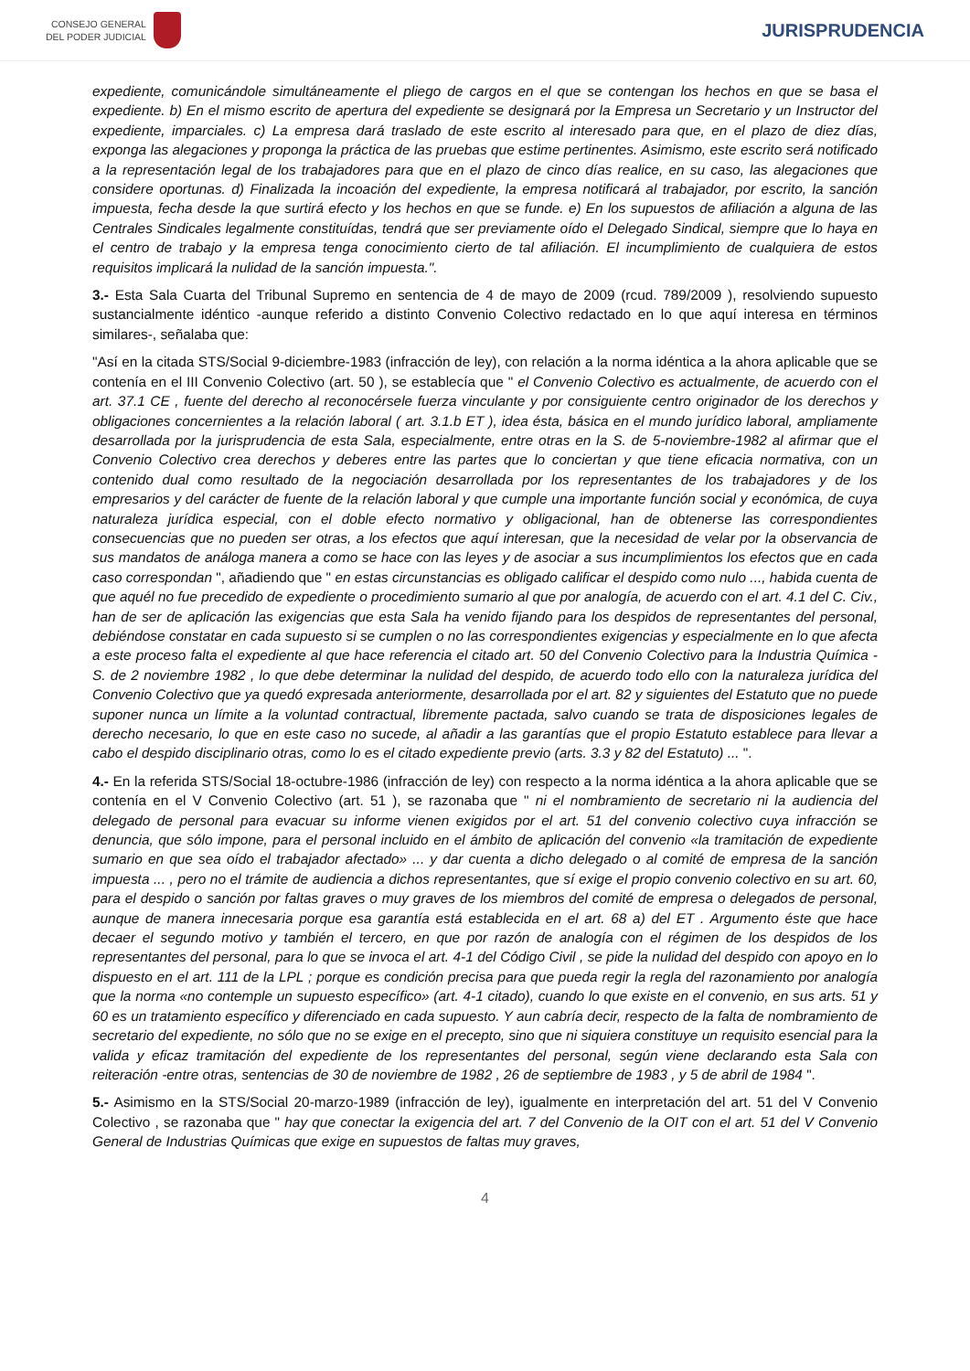CONSEJO GENERAL
DEL PODER JUDICIAL
JURISPRUDENCIA
expediente, comunicándole simultáneamente el pliego de cargos en el que se contengan los hechos en que se basa el expediente. b) En el mismo escrito de apertura del expediente se designará por la Empresa un Secretario y un Instructor del expediente, imparciales. c) La empresa dará traslado de este escrito al interesado para que, en el plazo de diez días, exponga las alegaciones y proponga la práctica de las pruebas que estime pertinentes. Asimismo, este escrito será notificado a la representación legal de los trabajadores para que en el plazo de cinco días realice, en su caso, las alegaciones que considere oportunas. d) Finalizada la incoación del expediente, la empresa notificará al trabajador, por escrito, la sanción impuesta, fecha desde la que surtirá efecto y los hechos en que se funde. e) En los supuestos de afiliación a alguna de las Centrales Sindicales legalmente constituídas, tendrá que ser previamente oído el Delegado Sindical, siempre que lo haya en el centro de trabajo y la empresa tenga conocimiento cierto de tal afiliación. El incumplimiento de cualquiera de estos requisitos implicará la nulidad de la sanción impuesta.".
3.- Esta Sala Cuarta del Tribunal Supremo en sentencia de 4 de mayo de 2009 (rcud. 789/2009 ), resolviendo supuesto sustancialmente idéntico -aunque referido a distinto Convenio Colectivo redactado en lo que aquí interesa en términos similares-, señalaba que:
"Así en la citada STS/Social 9-diciembre-1983 (infracción de ley), con relación a la norma idéntica a la ahora aplicable que se contenía en el III Convenio Colectivo (art. 50 ), se establecía que " el Convenio Colectivo es actualmente, de acuerdo con el art. 37.1 CE , fuente del derecho al reconocérsele fuerza vinculante y por consiguiente centro originador de los derechos y obligaciones concernientes a la relación laboral ( art. 3.1.b ET ), idea ésta, básica en el mundo jurídico laboral, ampliamente desarrollada por la jurisprudencia de esta Sala, especialmente, entre otras en la S. de 5-noviembre-1982 al afirmar que el Convenio Colectivo crea derechos y deberes entre las partes que lo conciertan y que tiene eficacia normativa, con un contenido dual como resultado de la negociación desarrollada por los representantes de los trabajadores y de los empresarios y del carácter de fuente de la relación laboral y que cumple una importante función social y económica, de cuya naturaleza jurídica especial, con el doble efecto normativo y obligacional, han de obtenerse las correspondientes consecuencias que no pueden ser otras, a los efectos que aquí interesan, que la necesidad de velar por la observancia de sus mandatos de análoga manera a como se hace con las leyes y de asociar a sus incumplimientos los efectos que en cada caso correspondan ", añadiendo que " en estas circunstancias es obligado calificar el despido como nulo ..., habida cuenta de que aquél no fue precedido de expediente o procedimiento sumario al que por analogía, de acuerdo con el art. 4.1 del C. Civ., han de ser de aplicación las exigencias que esta Sala ha venido fijando para los despidos de representantes del personal, debiéndose constatar en cada supuesto si se cumplen o no las correspondientes exigencias y especialmente en lo que afecta a este proceso falta el expediente al que hace referencia el citado art. 50 del Convenio Colectivo para la Industria Química - S. de 2 noviembre 1982 , lo que debe determinar la nulidad del despido, de acuerdo todo ello con la naturaleza jurídica del Convenio Colectivo que ya quedó expresada anteriormente, desarrollada por el art. 82 y siguientes del Estatuto que no puede suponer nunca un límite a la voluntad contractual, libremente pactada, salvo cuando se trata de disposiciones legales de derecho necesario, lo que en este caso no sucede, al añadir a las garantías que el propio Estatuto establece para llevar a cabo el despido disciplinario otras, como lo es el citado expediente previo (arts. 3.3 y 82 del Estatuto) ... ".
4.- En la referida STS/Social 18-octubre-1986 (infracción de ley) con respecto a la norma idéntica a la ahora aplicable que se contenía en el V Convenio Colectivo (art. 51 ), se razonaba que " ni el nombramiento de secretario ni la audiencia del delegado de personal para evacuar su informe vienen exigidos por el art. 51 del convenio colectivo cuya infracción se denuncia, que sólo impone, para el personal incluido en el ámbito de aplicación del convenio «la tramitación de expediente sumario en que sea oído el trabajador afectado» ... y dar cuenta a dicho delegado o al comité de empresa de la sanción impuesta ... , pero no el trámite de audiencia a dichos representantes, que sí exige el propio convenio colectivo en su art. 60, para el despido o sanción por faltas graves o muy graves de los miembros del comité de empresa o delegados de personal, aunque de manera innecesaria porque esa garantía está establecida en el art. 68 a) del ET . Argumento éste que hace decaer el segundo motivo y también el tercero, en que por razón de analogía con el régimen de los despidos de los representantes del personal, para lo que se invoca el art. 4-1 del Código Civil , se pide la nulidad del despido con apoyo en lo dispuesto en el art. 111 de la LPL ; porque es condición precisa para que pueda regir la regla del razonamiento por analogía que la norma «no contemple un supuesto específico» (art. 4-1 citado), cuando lo que existe en el convenio, en sus arts. 51 y 60 es un tratamiento específico y diferenciado en cada supuesto. Y aun cabría decir, respecto de la falta de nombramiento de secretario del expediente, no sólo que no se exige en el precepto, sino que ni siquiera constituye un requisito esencial para la valida y eficaz tramitación del expediente de los representantes del personal, según viene declarando esta Sala con reiteración -entre otras, sentencias de 30 de noviembre de 1982 , 26 de septiembre de 1983 , y 5 de abril de 1984 ".
5.- Asimismo en la STS/Social 20-marzo-1989 (infracción de ley), igualmente en interpretación del art. 51 del V Convenio Colectivo , se razonaba que " hay que conectar la exigencia del art. 7 del Convenio de la OIT con el art. 51 del V Convenio General de Industrias Químicas que exige en supuestos de faltas muy graves,
4